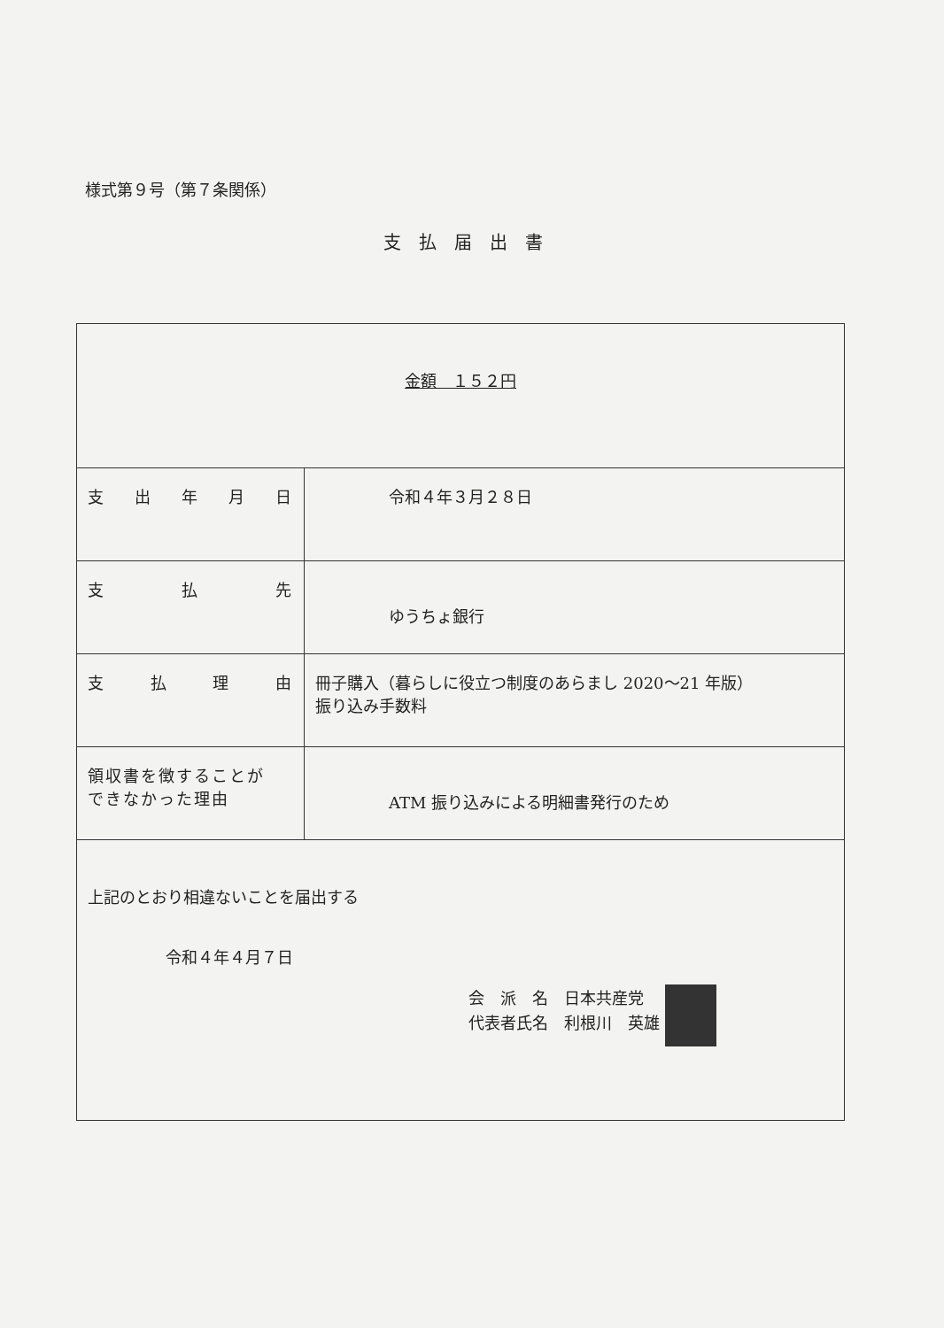様式第９号（第７条関係）
支払届出書
| 金額 １５２円 | |
| 支 出 年 月 日 | 令和４年３月２８日 |
| 支 払 先 | ゆうちょ銀行 |
| 支 払 理 由 | 冊子購入（暮らしに役立つ制度のあらまし 2020～21 年版） 振り込み手数料 |
| 領収書を徴することが できなかった理由 | ATM 振り込みによる明細書発行のため |
| 上記のとおり相違ないことを届出する 令和４年４月７日 会 派 名 日本共産党 代表者氏名 利根川 英雄 | |